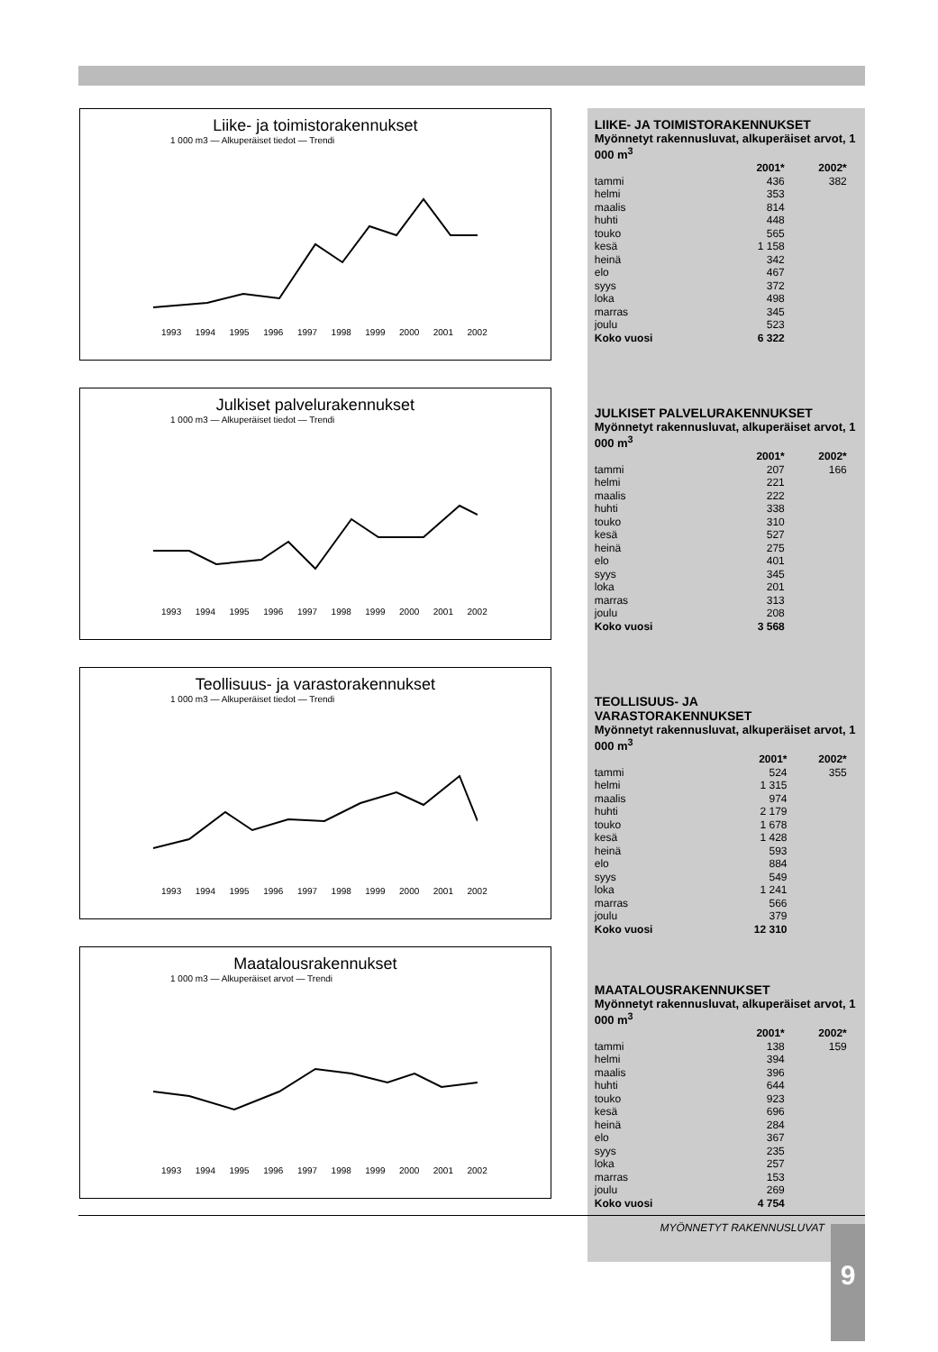Liike- ja toimistorakennukset
1 000 m3 — Alkuperäiset tiedot — Trendi
1993 1994 1995 1996 1997 1998 1999 2000 2001 2002
Julkiset palvelurakennukset
1 000 m3 — Alkuperäiset tiedot — Trendi
1993 1994 1995 1996 1997 1998 1999 2000 2001 2002
Teollisuus- ja varastorakennukset
1 000 m3 — Alkuperäiset tiedot — Trendi
1993 1994 1995 1996 1997 1998 1999 2000 2001 2002
Maatalousrakennukset
1 000 m3 — Alkuperäiset arvot — Trendi
1993 1994 1995 1996 1997 1998 1999 2000 2001 2002
LIIKE- JA TOIMISTORAKENNUKSET
Myönnetyt rakennusluvat, alkuperäiset arvot, 1 000 m<sup>3</sup>
| | 2001* | 2002* |
| --- | --- | --- |
| tammi | 436 | 382 |
| helmi | 353 | |
| maalis | 814 | |
| huhti | 448 | |
| touko | 565 | |
| kesä | 1 158 | |
| heinä | 342 | |
| elo | 467 | |
| syys | 372 | |
| loka | 498 | |
| marras | 345 | |
| joulu | 523 | |
| Koko vuosi | 6 322 | |
JULKISET PALVELURAKENNUKSET
Myönnetyt rakennusluvat, alkuperäiset arvot, 1 000 m<sup>3</sup>
| | 2001* | 2002* |
| --- | --- | --- |
| tammi | 207 | 166 |
| helmi | 221 | |
| maalis | 222 | |
| huhti | 338 | |
| touko | 310 | |
| kesä | 527 | |
| heinä | 275 | |
| elo | 401 | |
| syys | 345 | |
| loka | 201 | |
| marras | 313 | |
| joulu | 208 | |
| Koko vuosi | 3 568 | |
TEOLLISUUS- JA VARASTORAKENNUKSET
Myönnetyt rakennusluvat, alkuperäiset arvot, 1 000 m<sup>3</sup>
| | 2001* | 2002* |
| --- | --- | --- |
| tammi | 524 | 355 |
| helmi | 1 315 | |
| maalis | 974 | |
| huhti | 2 179 | |
| touko | 1 678 | |
| kesä | 1 428 | |
| heinä | 593 | |
| elo | 884 | |
| syys | 549 | |
| loka | 1 241 | |
| marras | 566 | |
| joulu | 379 | |
| Koko vuosi | 12 310 | |
MAATALOUSRAKENNUKSET
Myönnetyt rakennusluvat, alkuperäiset arvot, 1 000 m<sup>3</sup>
| | 2001* | 2002* |
| --- | --- | --- |
| tammi | 138 | 159 |
| helmi | 394 | |
| maalis | 396 | |
| huhti | 644 | |
| touko | 923 | |
| kesä | 696 | |
| heinä | 284 | |
| elo | 367 | |
| syys | 235 | |
| loka | 257 | |
| marras | 153 | |
| joulu | 269 | |
| Koko vuosi | 4 754 | |
MYÖNNETYT RAKENNUSLUVAT
9